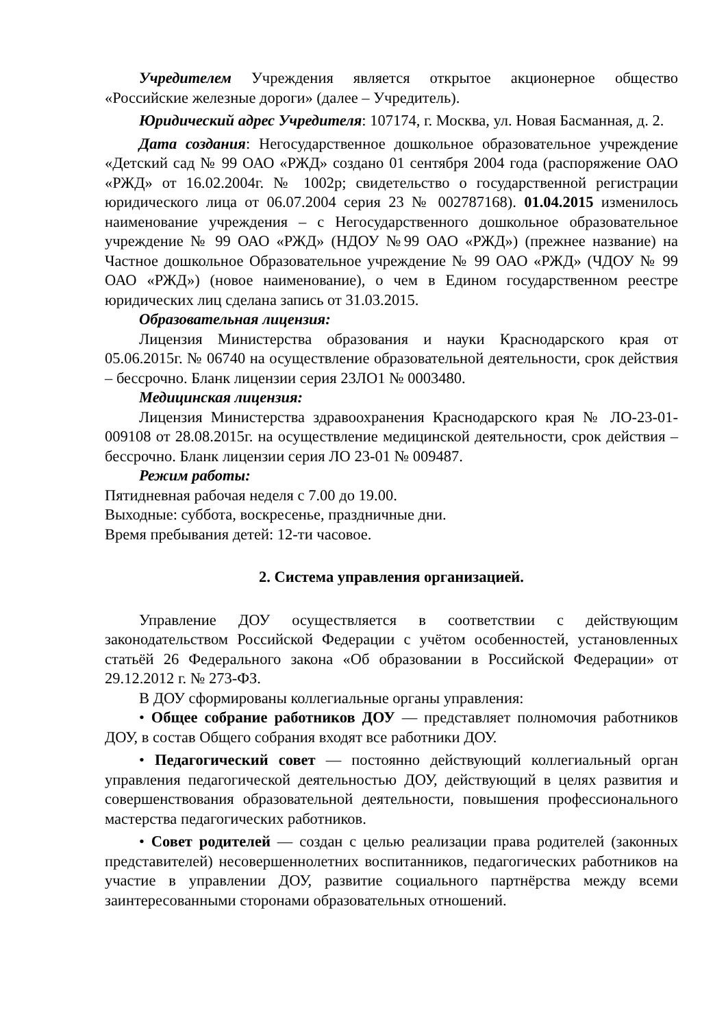Учредителем Учреждения является открытое акционерное общество «Российские железные дороги» (далее – Учредитель).
Юридический адрес Учредителя: 107174, г. Москва, ул. Новая Басманная, д. 2.
Дата создания: Негосударственное дошкольное образовательное учреждение «Детский сад № 99 ОАО «РЖД» создано 01 сентября 2004 года (распоряжение ОАО «РЖД» от 16.02.2004г. № 1002р; свидетельство о государственной регистрации юридического лица от 06.07.2004 серия 23 № 002787168). 01.04.2015 изменилось наименование учреждения – с Негосударственного дошкольное образовательное учреждение № 99 ОАО «РЖД» (НДОУ №99 ОАО «РЖД») (прежнее название) на Частное дошкольное Образовательное учреждение № 99 ОАО «РЖД» (ЧДОУ № 99 ОАО «РЖД») (новое наименование), о чем в Едином государственном реестре юридических лиц сделана запись от 31.03.2015.
Образовательная лицензия:
Лицензия Министерства образования и науки Краснодарского края от 05.06.2015г. № 06740 на осуществление образовательной деятельности, срок действия – бессрочно. Бланк лицензии серия 23ЛО1 № 0003480.
Медицинская лицензия:
Лицензия Министерства здравоохранения Краснодарского края № ЛО-23-01-009108 от 28.08.2015г. на осуществление медицинской деятельности, срок действия – бессрочно. Бланк лицензии серия ЛО 23-01 № 009487.
Режим работы:
Пятидневная рабочая неделя с 7.00 до 19.00.
Выходные: суббота, воскресенье, праздничные дни.
Время пребывания детей: 12-ти часовое.
2. Система управления организацией.
Управление ДОУ осуществляется в соответствии с действующим законодательством Российской Федерации с учётом особенностей, установленных статьёй 26 Федерального закона «Об образовании в Российской Федерации» от 29.12.2012 г. № 273-ФЗ.
В ДОУ сформированы коллегиальные органы управления:
• Общее собрание работников ДОУ — представляет полномочия работников ДОУ, в состав Общего собрания входят все работники ДОУ.
• Педагогический совет — постоянно действующий коллегиальный орган управления педагогической деятельностью ДОУ, действующий в целях развития и совершенствования образовательной деятельности, повышения профессионального мастерства педагогических работников.
• Совет родителей — создан с целью реализации права родителей (законных представителей) несовершеннолетних воспитанников, педагогических работников на участие в управлении ДОУ, развитие социального партнёрства между всеми заинтересованными сторонами образовательных отношений.